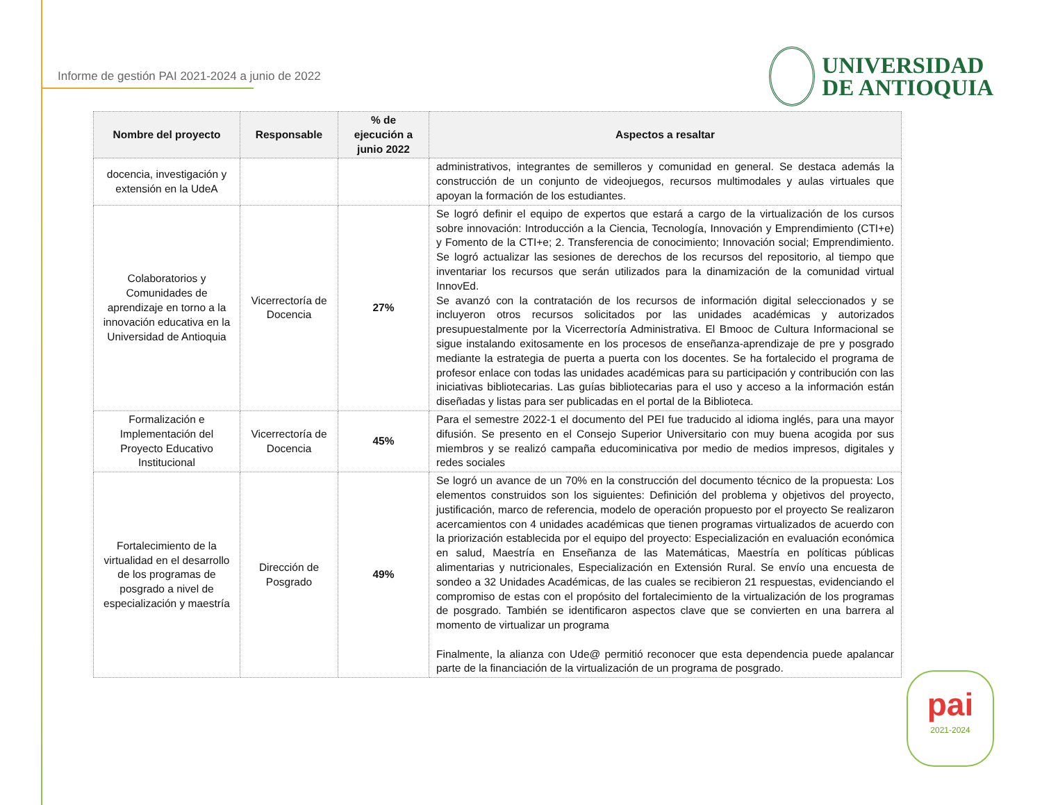Informe de gestión PAI 2021-2024 a junio de 2022
UNIVERSIDAD
DE ANTIOQUIA
| Nombre del proyecto | Responsable | % de ejecución a junio 2022 | Aspectos a resaltar |
| --- | --- | --- | --- |
| docencia, investigación y extensión en la UdeA | | | administrativos, integrantes de semilleros y comunidad en general. Se destaca además la construcción de un conjunto de videojuegos, recursos multimodales y aulas virtuales que apoyan la formación de los estudiantes. |
| Colaboratorios y Comunidades de aprendizaje en torno a la innovación educativa en la Universidad de Antioquia | Vicerrectoría de Docencia | 27% | Se logró definir el equipo de expertos que estará a cargo de la virtualización de los cursos sobre innovación: Introducción a la Ciencia, Tecnología, Innovación y Emprendimiento (CTI+e) y Fomento de la CTI+e; 2. Transferencia de conocimiento; Innovación social; Emprendimiento. Se logró actualizar las sesiones de derechos de los recursos del repositorio, al tiempo que inventariar los recursos que serán utilizados para la dinamización de la comunidad virtual InnovEd. Se avanzó con la contratación de los recursos de información digital seleccionados y se incluyeron otros recursos solicitados por las unidades académicas y autorizados presupuestalmente por la Vicerrectoría Administrativa. El Bmooc de Cultura Informacional se sigue instalando exitosamente en los procesos de enseñanza-aprendizaje de pre y posgrado mediante la estrategia de puerta a puerta con los docentes. Se ha fortalecido el programa de profesor enlace con todas las unidades académicas para su participación y contribución con las iniciativas bibliotecarias. Las guías bibliotecarias para el uso y acceso a la información están diseñadas y listas para ser publicadas en el portal de la Biblioteca. |
| Formalización e Implementación del Proyecto Educativo Institucional | Vicerrectoría de Docencia | 45% | Para el semestre 2022-1 el documento del PEI fue traducido al idioma inglés, para una mayor difusión. Se presento en el Consejo Superior Universitario con muy buena acogida por sus miembros y se realizó campaña educominicativa por medio de medios impresos, digitales y redes sociales |
| Fortalecimiento de la virtualidad en el desarrollo de los programas de posgrado a nivel de especialización y maestría | Dirección de Posgrado | 49% | Se logró un avance de un 70% en la construcción del documento técnico de la propuesta: Los elementos construidos son los siguientes: Definición del problema y objetivos del proyecto, justificación, marco de referencia, modelo de operación propuesto por el proyecto Se realizaron acercamientos con 4 unidades académicas que tienen programas virtualizados de acuerdo con la priorización establecida por el equipo del proyecto: Especialización en evaluación económica en salud, Maestría en Enseñanza de las Matemáticas, Maestría en políticas públicas alimentarias y nutricionales, Especialización en Extensión Rural. Se envío una encuesta de sondeo a 32 Unidades Académicas, de las cuales se recibieron 21 respuestas, evidenciando el compromiso de estas con el propósito del fortalecimiento de la virtualización de los programas de posgrado. También se identificaron aspectos clave que se convierten en una barrera al momento de virtualizar un programa Finalmente, la alianza con Ude@ permitió reconocer que esta dependencia puede apalancar parte de la financiación de la virtualización de un programa de posgrado. |
pai
2021-2024